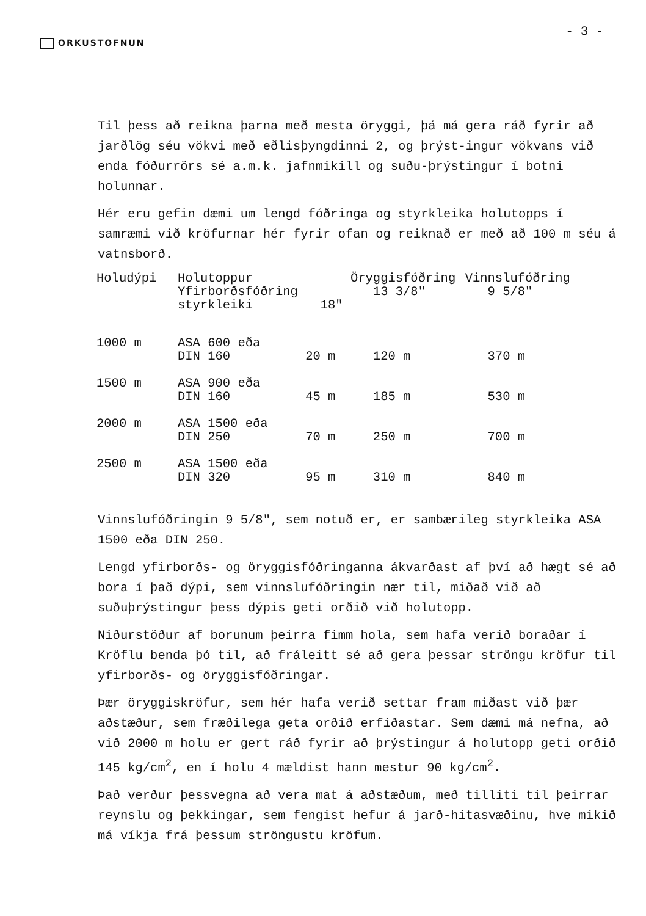ORKUSTOFNUN
- 3 -
Til þess að reikna þarna með mesta öryggi, þá má gera ráð fyrir að jarðlög séu vökvi með eðlisþyngdinni 2, og þrýst-ingur vökvans við enda fóðurrörs sé a.m.k. jafnmikill og suðu-þrýstingur í botni holunnar.
Hér eru gefin dæmi um lengd fóðringa og styrkleika holutopps í samræmi við kröfurnar hér fyrir ofan og reiknað er með að 100 m séu á vatnsborð.
| Holudýpi | Holutoppur Yfirborðsfóðring styrkleiki 18" | | Öryggisfóðring 13 3/8" | Vinnslufóðring 9 5/8" |
| --- | --- | --- | --- | --- |
| 1000 m | ASA 600 eða DIN 160 20 m | | 120 m | 370 m |
| 1500 m | ASA 900 eða DIN 160 45 m | | 185 m | 530 m |
| 2000 m | ASA 1500 eða DIN 250 70 m | | 250 m | 700 m |
| 2500 m | ASA 1500 eða DIN 320 95 m | | 310 m | 840 m |
Vinnslufóðringin 9 5/8", sem notuð er, er sambærileg styrkleika ASA 1500 eða DIN 250.
Lengd yfirborðs- og öryggisfóðringanna ákvarðast af því að hægt sé að bora í það dýpi, sem vinnslufóðringin nær til, miðað við að suðuþrýstingur þess dýpis geti orðið við holutopp.
Niðurstöður af borunum þeirra fimm hola, sem hafa verið boraðar í Kröflu benda þó til, að fráleitt sé að gera þessar ströngu kröfur til yfirborðs- og öryggisfóðringar.
Þær öryggiskröfur, sem hér hafa verið settar fram miðast við þær aðstæður, sem fræðilega geta orðið erfiðastar. Sem dæmi má nefna, að við 2000 m holu er gert ráð fyrir að þrýstingur á holutopp geti orðið 145 kg/cm<sup>2</sup>, en í holu 4 mældist hann mestur 90 kg/cm<sup>2</sup>.
Það verður þessvegna að vera mat á aðstæðum, með tilliti til þeirrar reynslu og þekkingar, sem fengist hefur á jarð-hitasvæðinu, hve mikið má víkja frá þessum ströngustu kröfum.